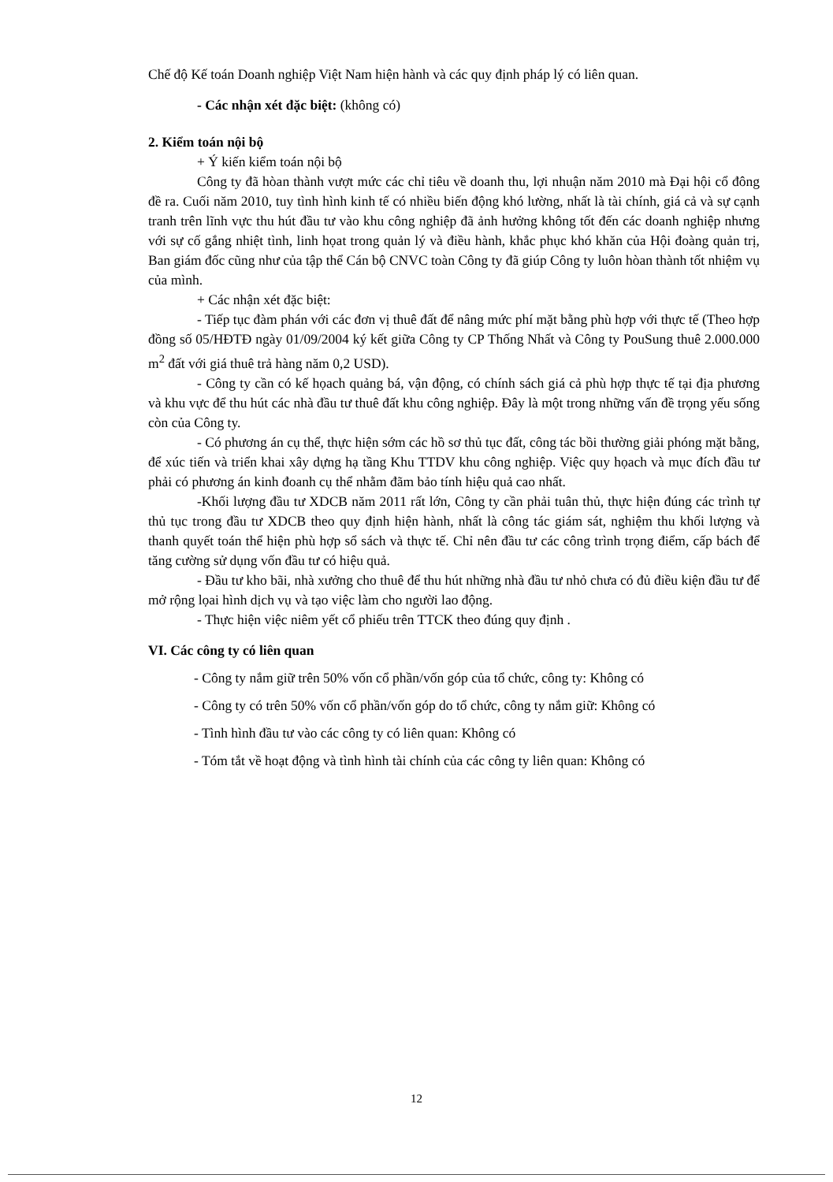Chế độ Kế toán Doanh nghiệp Việt Nam hiện hành và các quy định pháp lý có liên quan.
- Các nhận xét đặc biệt: (không có)
2. Kiểm toán nội bộ
+ Ý kiến kiểm toán nội bộ
Công ty đã hòan thành vượt mức các chỉ tiêu về doanh thu, lợi nhuận năm 2010 mà Đại hội cổ đông đề ra. Cuối năm 2010, tuy tình hình kinh tế có nhiều biến động khó lường, nhất là tài chính, giá cả và sự cạnh tranh trên lĩnh vực thu hút đầu tư vào khu công nghiệp đã ảnh hưởng không tốt đến các doanh nghiệp nhưng với sự cố gắng nhiệt tình, linh họat trong quản lý và điều hành, khắc phục khó khăn của Hội đoàng quản trị, Ban giám đốc cũng như của tập thể Cán bộ CNVC toàn Công ty đã giúp Công ty luôn hòan thành tốt nhiệm vụ của mình.
+ Các nhận xét đặc biệt:
- Tiếp tục đàm phán với các đơn vị thuê đất để nâng mức phí mặt bằng phù hợp với thực tế (Theo hợp đồng số 05/HĐTĐ ngày 01/09/2004 ký kết giữa Công ty CP Thống Nhất và Công ty PouSung thuê 2.000.000 m<sup>2</sup> đất với giá thuê trả hàng năm 0,2 USD).
- Công ty cần có kế họach quảng bá, vận động, có chính sách giá cả phù hợp thực tế tại địa phương và khu vực để thu hút các nhà đầu tư thuê đất khu công nghiệp. Đây là một trong những vấn đề trọng yếu sống còn của Công ty.
- Có phương án cụ thể, thực hiện sớm các hồ sơ thủ tục đất, công tác bồi thường giải phóng mặt bằng, để xúc tiến và triển khai xây dựng hạ tầng Khu TTDV khu công nghiệp. Việc quy họach và mục đích đầu tư phải có phương án kinh đoanh cụ thể nhằm đãm bảo tính hiệu quả cao nhất.
-Khối lượng đầu tư XDCB năm 2011 rất lớn, Công ty cần phải tuân thủ, thực hiện đúng các trình tự thủ tục trong đầu tư XDCB theo quy định hiện hành, nhất là công tác giám sát, nghiệm thu khối lượng và thanh quyết toán thể hiện phù hợp sổ sách và thực tế. Chỉ nên đầu tư các công trình trọng điểm, cấp bách để tăng cường sử dụng vốn đầu tư có hiệu quả.
- Đầu tư kho bãi, nhà xưởng cho thuê để thu hút những nhà đầu tư nhỏ chưa có đủ điều kiện đầu tư để mở rộng lọai hình dịch vụ và tạo việc làm cho người lao động.
- Thực hiện việc niêm yết cổ phiếu trên TTCK theo đúng quy định .
VI. Các công ty có liên quan
- Công ty nắm giữ trên 50% vốn cổ phần/vốn góp của tổ chức, công ty: Không có
- Công ty có trên 50% vốn cổ phần/vốn góp do tổ chức, công ty nắm giữ: Không có
- Tình hình đầu tư vào các công ty có liên quan: Không có
- Tóm tắt về hoạt động và tình hình tài chính của các công ty liên quan: Không có
12